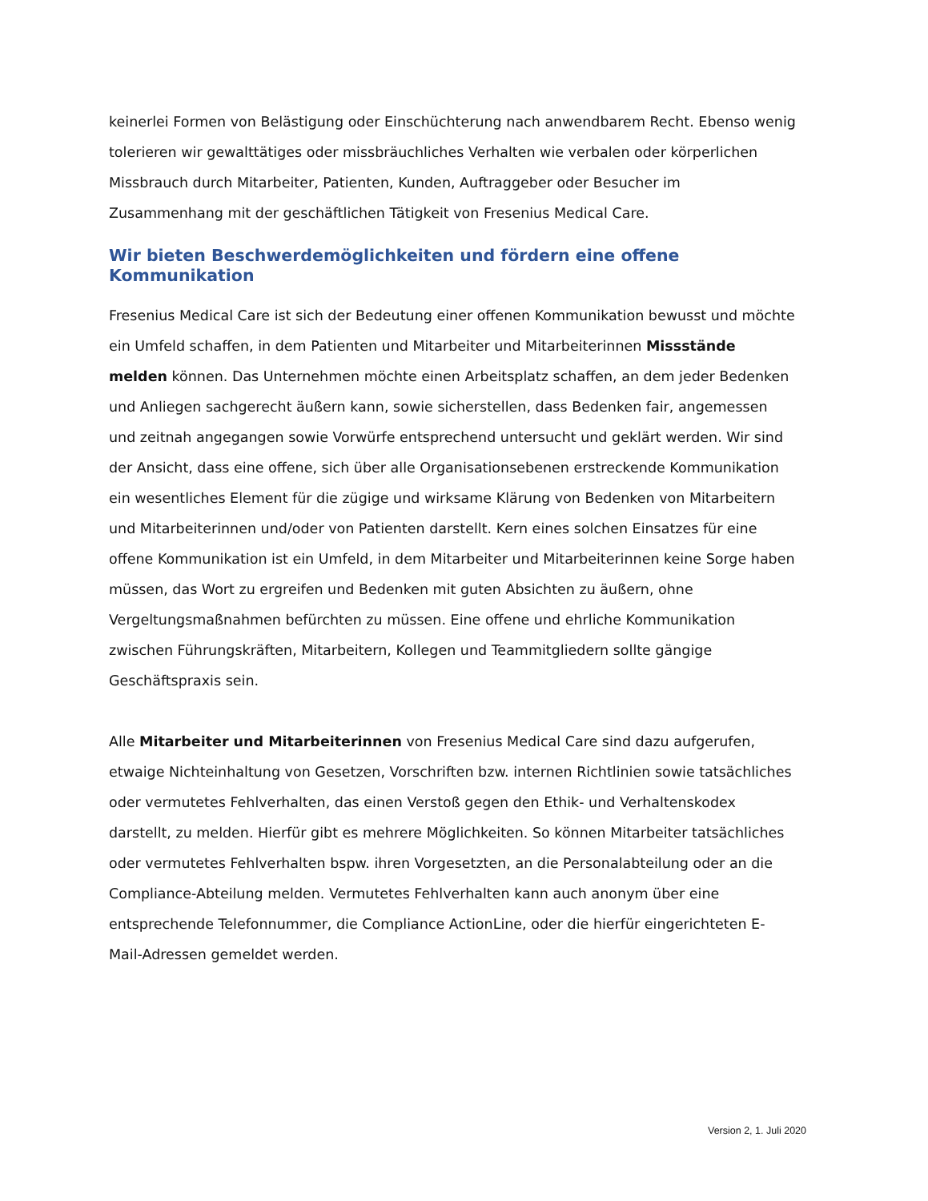keinerlei Formen von Belästigung oder Einschüchterung nach anwendbarem Recht. Ebenso wenig tolerieren wir gewalttätiges oder missbräuchliches Verhalten wie verbalen oder körperlichen Missbrauch durch Mitarbeiter, Patienten, Kunden, Auftraggeber oder Besucher im Zusammenhang mit der geschäftlichen Tätigkeit von Fresenius Medical Care.
Wir bieten Beschwerdemöglichkeiten und fördern eine offene Kommunikation
Fresenius Medical Care ist sich der Bedeutung einer offenen Kommunikation bewusst und möchte ein Umfeld schaffen, in dem Patienten und Mitarbeiter und Mitarbeiterinnen Missstände melden können. Das Unternehmen möchte einen Arbeitsplatz schaffen, an dem jeder Bedenken und Anliegen sachgerecht äußern kann, sowie sicherstellen, dass Bedenken fair, angemessen und zeitnah angegangen sowie Vorwürfe entsprechend untersucht und geklärt werden. Wir sind der Ansicht, dass eine offene, sich über alle Organisationsebenen erstreckende Kommunikation ein wesentliches Element für die zügige und wirksame Klärung von Bedenken von Mitarbeitern und Mitarbeiterinnen und/oder von Patienten darstellt. Kern eines solchen Einsatzes für eine offene Kommunikation ist ein Umfeld, in dem Mitarbeiter und Mitarbeiterinnen keine Sorge haben müssen, das Wort zu ergreifen und Bedenken mit guten Absichten zu äußern, ohne Vergeltungsmaßnahmen befürchten zu müssen. Eine offene und ehrliche Kommunikation zwischen Führungskräften, Mitarbeitern, Kollegen und Teammitgliedern sollte gängige Geschäftspraxis sein.
Alle Mitarbeiter und Mitarbeiterinnen von Fresenius Medical Care sind dazu aufgerufen, etwaige Nichteinhaltung von Gesetzen, Vorschriften bzw. internen Richtlinien sowie tatsächliches oder vermutetes Fehlverhalten, das einen Verstoß gegen den Ethik- und Verhaltenskodex darstellt, zu melden. Hierfür gibt es mehrere Möglichkeiten. So können Mitarbeiter tatsächliches oder vermutetes Fehlverhalten bspw. ihren Vorgesetzten, an die Personalabteilung oder an die Compliance-Abteilung melden. Vermutetes Fehlverhalten kann auch anonym über eine entsprechende Telefonnummer, die Compliance ActionLine, oder die hierfür eingerichteten E-Mail-Adressen gemeldet werden.
Version 2, 1. Juli 2020